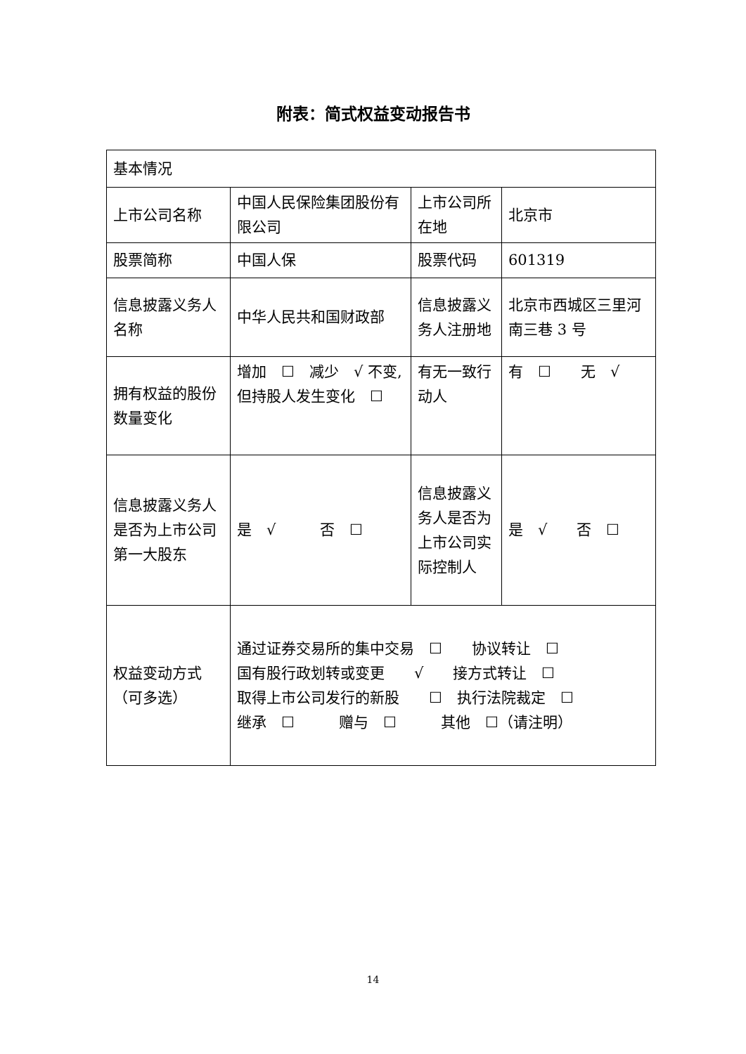附表：简式权益变动报告书
| 基本情况 | | | |
| 上市公司名称 | 中国人民保险集团股份有限公司 | 上市公司所在地 | 北京市 |
| 股票简称 | 中国人保 | 股票代码 | 601319 |
| 信息披露义务人名称 | 中华人民共和国财政部 | 信息披露义务人注册地 | 北京市西城区三里河南三巷 3 号 |
| 拥有权益的股份数量变化 | 增加 ☐ 减少 √ 不变,但持股人发生变化 ☐ | 有无一致行动人 | 有 ☐ 无 √ |
| 信息披露义务人是否为上市公司第一大股东 | 是 √ 否 ☐ | 信息披露义务人是否为上市公司实际控制人 | 是 √ 否 ☐ |
| 权益变动方式（可多选） | 通过证券交易所的集中交易 ☐ 协议转让 ☐ 国有股行政划转或变更 √ 接方式转让 ☐ 取得上市公司发行的新股 ☐ 执行法院裁定 ☐ 继承 ☐ 赠与 ☐ 其他 ☐（请注明） | | |
14